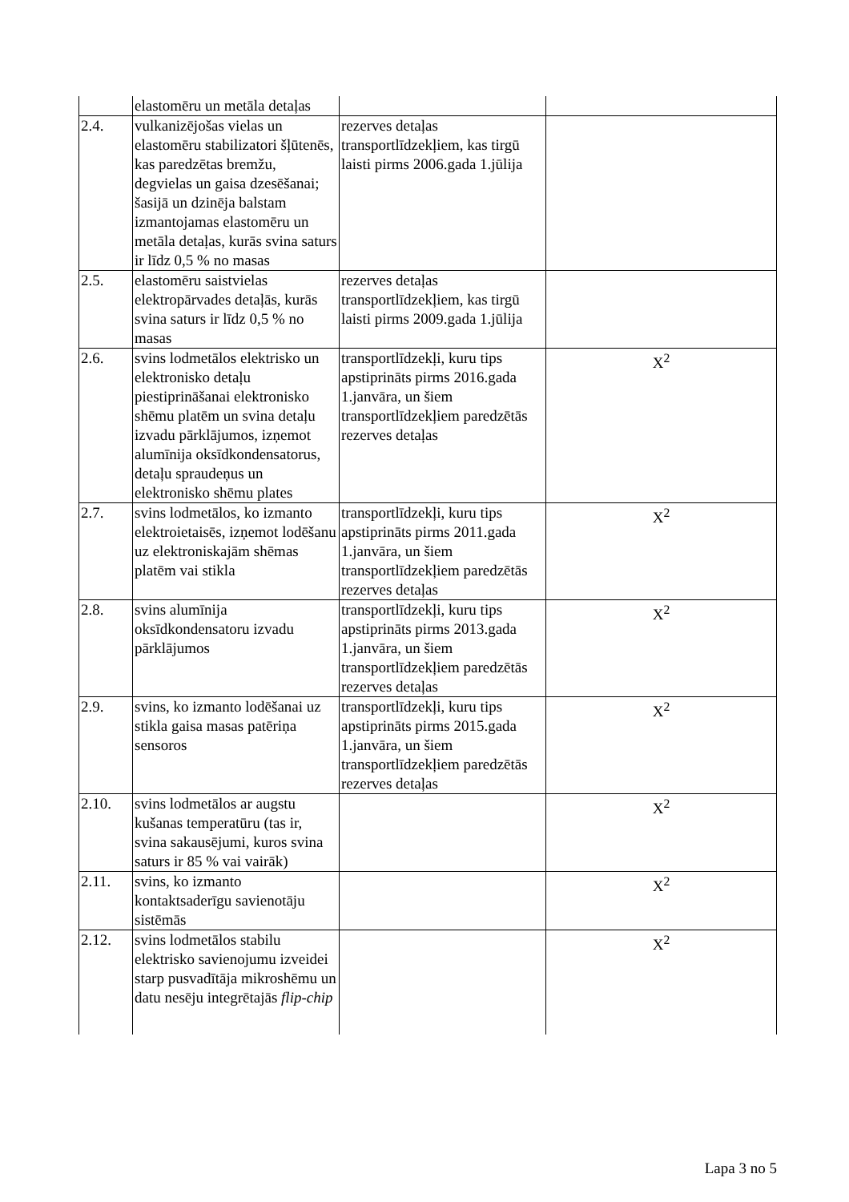| | elastomēru un metāla detaļas | | |
| 2.4. | vulkanizējošas vielas un elastomēru stabilizatori šļūtenēs, kas paredzētas bremžu, degvielas un gaisa dzesēšanai; šasijā un dzinēja balstam izmantojamas elastomēru un metāla detaļas, kurās svina saturs ir līdz 0,5 % no masas | rezerves detaļas transportlīdzekļiem, kas tirgū laisti pirms 2006.gada 1.jūlija | |
| 2.5. | elastomēru saistvielas elektropārvades detaļās, kurās svina saturs ir līdz 0,5 % no masas | rezerves detaļas transportlīdzekļiem, kas tirgū laisti pirms 2009.gada 1.jūlija | |
| 2.6. | svins lodmetālos elektrisko un elektronisko detaļu piestiprināšanai elektronisko shēmu platēm un svina detaļu izvadu pārklājumos, izņemot alumīnija oksīdkondensatorus, detaļu spraudeņus un elektronisko shēmu plates | transportlīdzekļi, kuru tips apstiprināts pirms 2016.gada 1.janvāra, un šiem transportlīdzekļiem paredzētās rezerves detaļas | X<sup>2</sup> |
| 2.7. | svins lodmetālos, ko izmanto elektroietaisēs, izņemot lodēšanu uz elektroniskajām shēmas platēm vai stikla | transportlīdzekļi, kuru tips apstiprināts pirms 2011.gada 1.janvāra, un šiem transportlīdzekļiem paredzētās rezerves detaļas | X<sup>2</sup> |
| 2.8. | svins alumīnija oksīdkondensatoru izvadu pārklājumos | transportlīdzekļi, kuru tips apstiprināts pirms 2013.gada 1.janvāra, un šiem transportlīdzekļiem paredzētās rezerves detaļas | X<sup>2</sup> |
| 2.9. | svins, ko izmanto lodēšanai uz stikla gaisa masas patēriņa sensoros | transportlīdzekļi, kuru tips apstiprināts pirms 2015.gada 1.janvāra, un šiem transportlīdzekļiem paredzētās rezerves detaļas | X<sup>2</sup> |
| 2.10. | svins lodmetālos ar augstu kušanas temperatūru (tas ir, svina sakausējumi, kuros svina saturs ir 85 % vai vairāk) | | X<sup>2</sup> |
| 2.11. | svins, ko izmanto kontaktsaderīgu savienotāju sistēmās | | X<sup>2</sup> |
| 2.12. | svins lodmetālos stabilu elektrisko savienojumu izveidei starp pusvadītāja mikroshēmu un datu nesēju integrētajās flip-chip | | X<sup>2</sup> |
Lapa 3 no 5